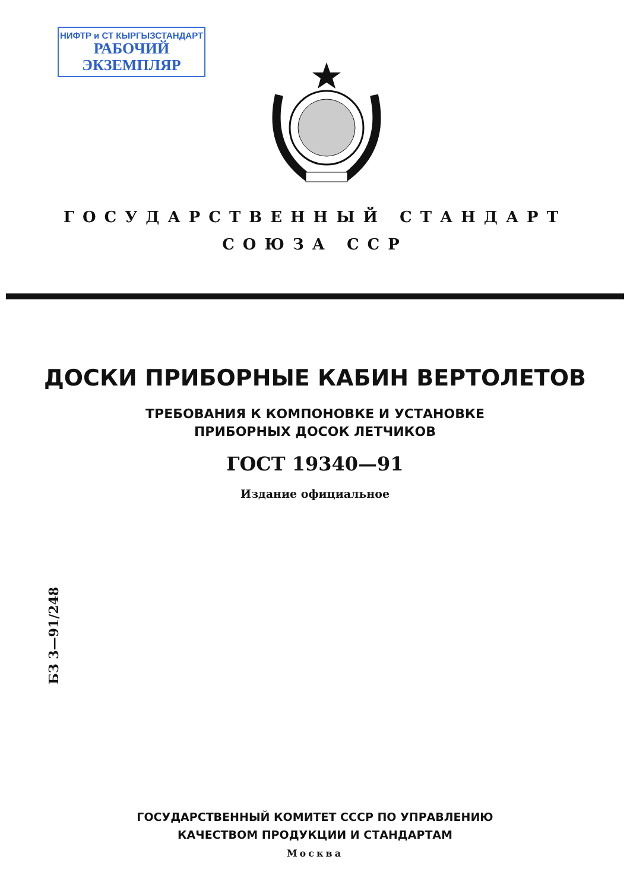НИФТР и СТ КЫРГЫЗСТАНДАРТ
РАБОЧИЙ
ЭКЗЕМПЛЯР
ГОСУДАРСТВЕННЫЙ СТАНДАРТ
СОЮЗА ССР
ДОСКИ ПРИБОРНЫЕ КАБИН ВЕРТОЛЕТОВ
ТРЕБОВАНИЯ К КОМПОНОВКЕ И УСТАНОВКЕ
ПРИБОРНЫХ ДОСОК ЛЕТЧИКОВ
ГОСТ 19340—91
Издание официальное
БЗ 3—91/248
ГОСУДАРСТВЕННЫЙ КОМИТЕТ СССР ПО УПРАВЛЕНИЮ
КАЧЕСТВОМ ПРОДУКЦИИ И СТАНДАРТАМ
Москва